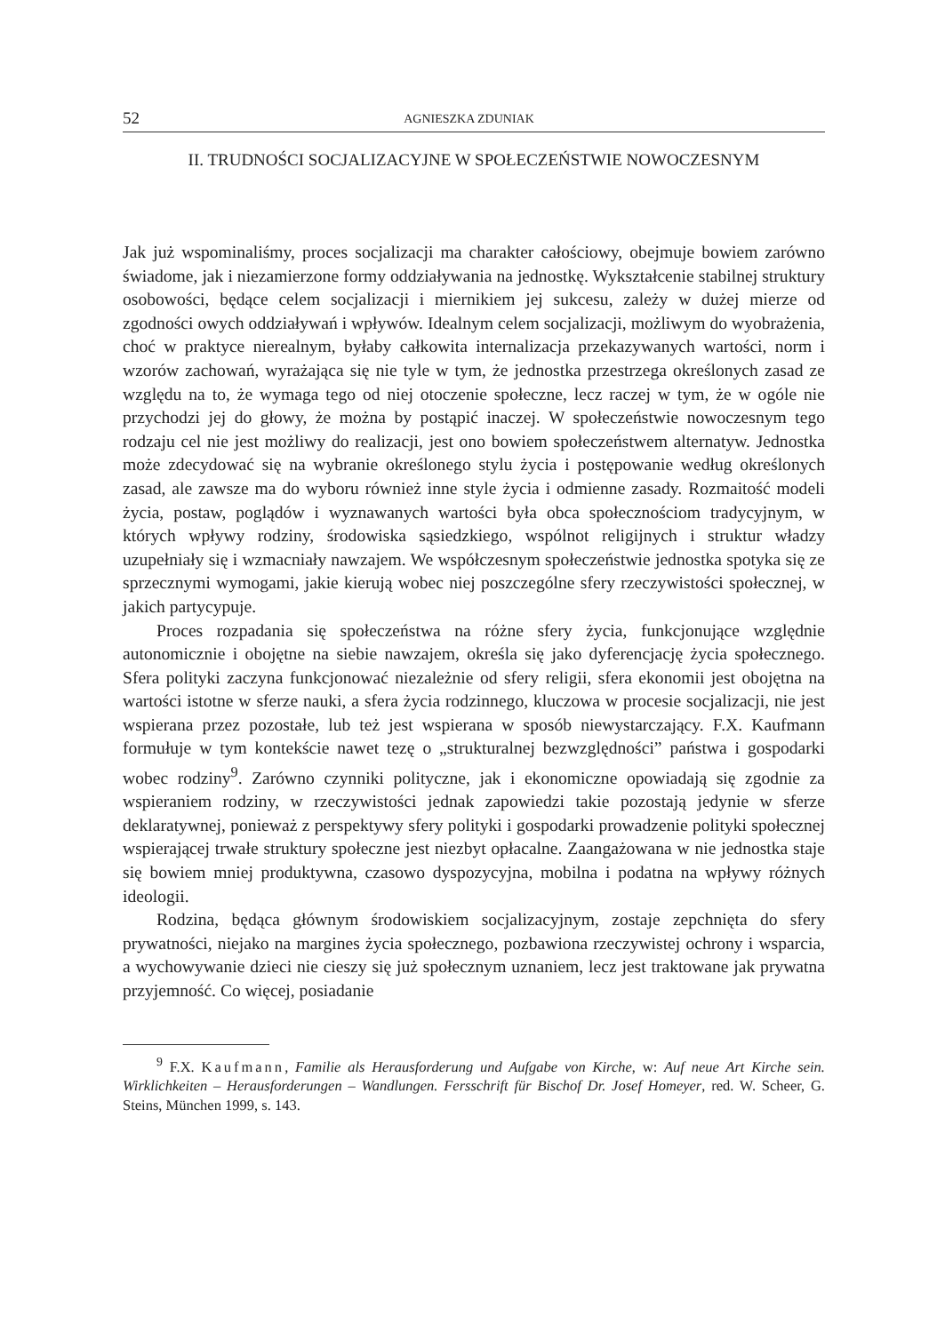52 AGNIESZKA ZDUNIAK
II. TRUDNOŚCI SOCJALIZACYJNE W SPOŁECZEŃSTWIE NOWOCZESNYM
Jak już wspominaliśmy, proces socjalizacji ma charakter całościowy, obejmuje bowiem zarówno świadome, jak i niezamierzone formy oddziaływania na jednostkę. Wykształcenie stabilnej struktury osobowości, będące celem socjalizacji i miernikiem jej sukcesu, zależy w dużej mierze od zgodności owych oddziaływań i wpływów. Idealnym celem socjalizacji, możliwym do wyobrażenia, choć w praktyce nierealnym, byłaby całkowita internalizacja przekazywanych wartości, norm i wzorów zachowań, wyrażająca się nie tyle w tym, że jednostka przestrzega określonych zasad ze względu na to, że wymaga tego od niej otoczenie społeczne, lecz raczej w tym, że w ogóle nie przychodzi jej do głowy, że można by postąpić inaczej. W społeczeństwie nowoczesnym tego rodzaju cel nie jest możliwy do realizacji, jest ono bowiem społeczeństwem alternatyw. Jednostka może zdecydować się na wybranie określonego stylu życia i postępowanie według określonych zasad, ale zawsze ma do wyboru również inne style życia i odmienne zasady. Rozmaitość modeli życia, postaw, poglądów i wyznawanych wartości była obca społecznościom tradycyjnym, w których wpływy rodziny, środowiska sąsiedzkiego, wspólnot religijnych i struktur władzy uzupełniały się i wzmacniały nawzajem. We współczesnym społeczeństwie jednostka spotyka się ze sprzecznymi wymogami, jakie kierują wobec niej poszczególne sfery rzeczywistości społecznej, w jakich partycypuje.
Proces rozpadania się społeczeństwa na różne sfery życia, funkcjonujące względnie autonomicznie i obojętne na siebie nawzajem, określa się jako dyferencjację życia społecznego. Sfera polityki zaczyna funkcjonować niezależnie od sfery religii, sfera ekonomii jest obojętna na wartości istotne w sferze nauki, a sfera życia rodzinnego, kluczowa w procesie socjalizacji, nie jest wspierana przez pozostałe, lub też jest wspierana w sposób niewystarczający. F.X. Kaufmann formułuje w tym kontekście nawet tezę o „strukturalnej bezwzględności” państwa i gospodarki wobec rodziny<sup>9</sup>. Zarówno czynniki polityczne, jak i ekonomiczne opowiadają się zgodnie za wspieraniem rodziny, w rzeczywistości jednak zapowiedzi takie pozostają jedynie w sferze deklaratywnej, ponieważ z perspektywy sfery polityki i gospodarki prowadzenie polityki społecznej wspierającej trwałe struktury społeczne jest niezbyt opłacalne. Zaangażowana w nie jednostka staje się bowiem mniej produktywna, czasowo dyspozycyjna, mobilna i podatna na wpływy różnych ideologii.
Rodzina, będąca głównym środowiskiem socjalizacyjnym, zostaje zepchnięta do sfery prywatności, niejako na margines życia społecznego, pozbawiona rzeczywistej ochrony i wsparcia, a wychowywanie dzieci nie cieszy się już społecznym uznaniem, lecz jest traktowane jak prywatna przyjemność. Co więcej, posiadanie
<sup>9</sup> F.X. Kaufmann, Familie als Herausforderung und Aufgabe von Kirche, w: Auf neue Art Kirche sein. Wirklichkeiten – Herausforderungen – Wandlungen. Fersschrift für Bischof Dr. Josef Homeyer, red. W. Scheer, G. Steins, München 1999, s. 143.